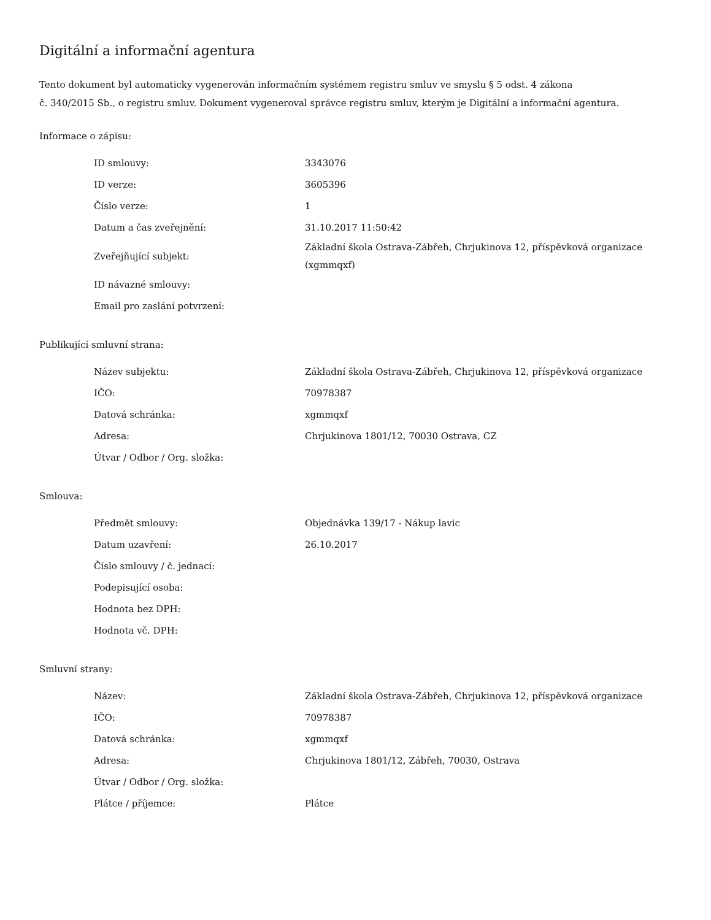Digitální a informační agentura
Tento dokument byl automaticky vygenerován informačním systémem registru smluv ve smyslu § 5 odst. 4 zákona
č. 340/2015 Sb., o registru smluv. Dokument vygeneroval správce registru smluv, kterým je Digitální a informační agentura.
Informace o zápisu:
| ID smlouvy: | 3343076 |
| ID verze: | 3605396 |
| Číslo verze: | 1 |
| Datum a čas zveřejnění: | 31.10.2017 11:50:42 |
| Zveřejňující subjekt: | Základní škola Ostrava-Zábřeh, Chrjukinova 12, příspěvková organizace (xgmmqxf) |
| ID návazné smlouvy: | |
| Email pro zaslání potvrzení: | |
Publikující smluvní strana:
| Název subjektu: | Základní škola Ostrava-Zábřeh, Chrjukinova 12, příspěvková organizace |
| IČO: | 70978387 |
| Datová schránka: | xgmmqxf |
| Adresa: | Chrjukinova 1801/12, 70030 Ostrava, CZ |
| Útvar / Odbor / Org. složka: | |
Smlouva:
| Předmět smlouvy: | Objednávka 139/17 - Nákup lavic |
| Datum uzavření: | 26.10.2017 |
| Číslo smlouvy / č. jednací: | |
| Podepisující osoba: | |
| Hodnota bez DPH: | |
| Hodnota vč. DPH: | |
Smluvní strany:
| Název: | Základní škola Ostrava-Zábřeh, Chrjukinova 12, příspěvková organizace |
| IČO: | 70978387 |
| Datová schránka: | xgmmqxf |
| Adresa: | Chrjukinova 1801/12, Zábřeh, 70030, Ostrava |
| Útvar / Odbor / Org. složka: | |
| Plátce / příjemce: | Plátce |